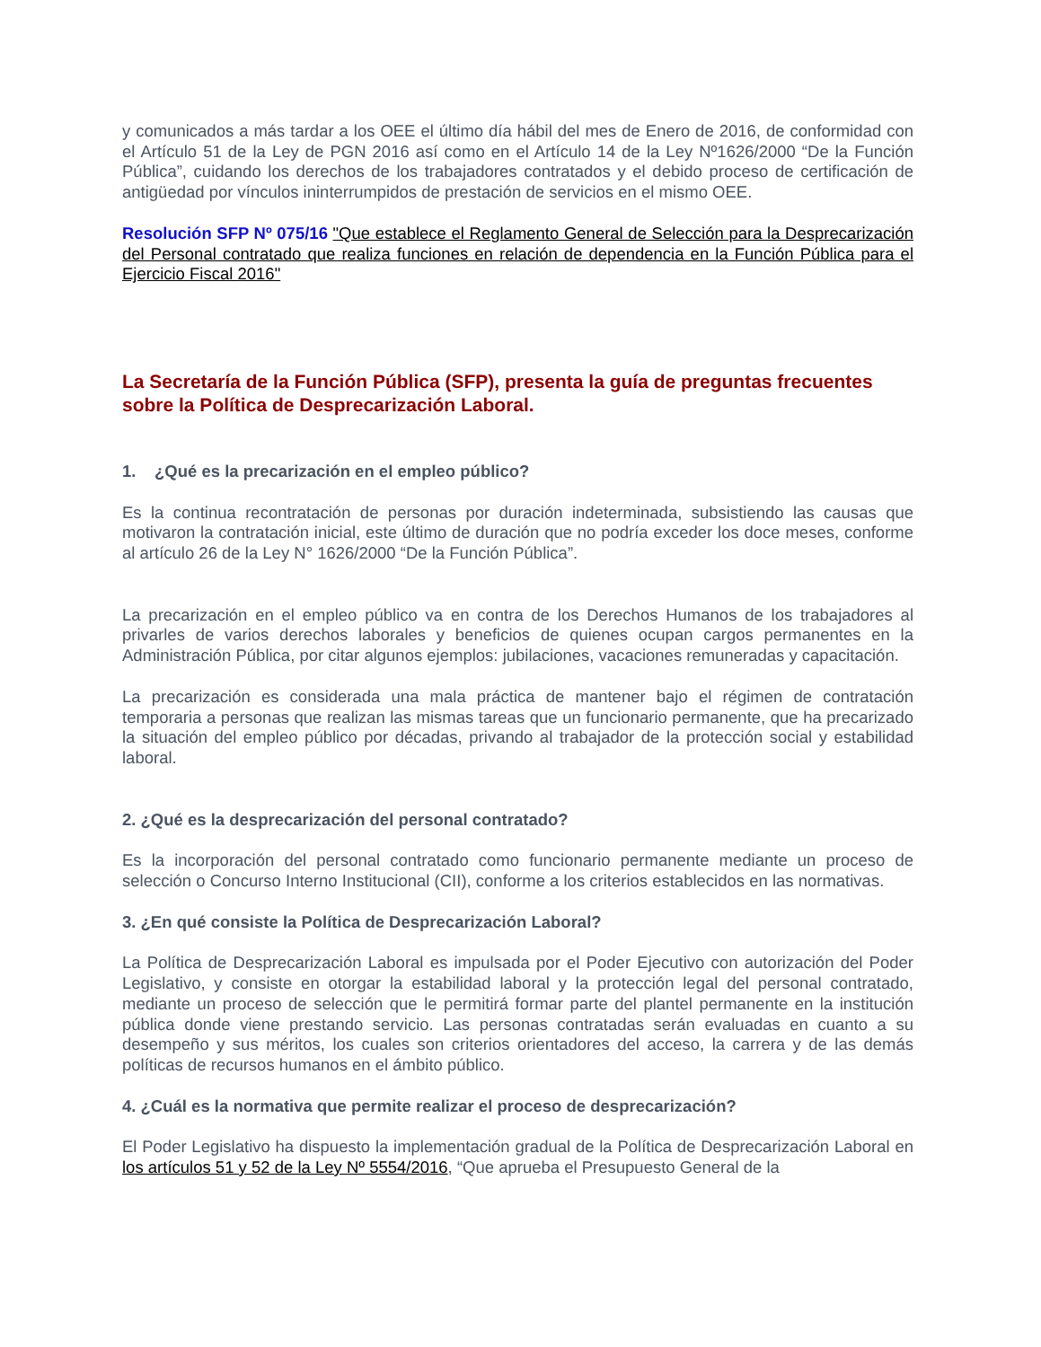y comunicados a más tardar a los OEE el último día hábil del mes de Enero de 2016, de conformidad con el Artículo 51 de la Ley de PGN 2016 así como en el Artículo 14 de la Ley Nº1626/2000 “De la Función Pública”, cuidando los derechos de los trabajadores contratados y el debido proceso de certificación de antigüedad por vínculos ininterrumpidos de prestación de servicios en el mismo OEE.
Resolución SFP Nº 075/16 "Que establece el Reglamento General de Selección para la Desprecarización del Personal contratado que realiza funciones en relación de dependencia en la Función Pública para el Ejercicio Fiscal 2016"
La Secretaría de la Función Pública (SFP), presenta la guía de preguntas frecuentes sobre la Política de Desprecarización Laboral.
1. ¿Qué es la precarización en el empleo público?
Es la continua recontratación de personas por duración indeterminada, subsistiendo las causas que motivaron la contratación inicial, este último de duración que no podría exceder los doce meses, conforme al artículo 26 de la Ley N° 1626/2000 “De la Función Pública”.
La precarización en el empleo público va en contra de los Derechos Humanos de los trabajadores al privarles de varios derechos laborales y beneficios de quienes ocupan cargos permanentes en la Administración Pública, por citar algunos ejemplos: jubilaciones, vacaciones remuneradas y capacitación.
La precarización es considerada una mala práctica de mantener bajo el régimen de contratación temporaria a personas que realizan las mismas tareas que un funcionario permanente, que ha precarizado la situación del empleo público por décadas, privando al trabajador de la protección social y estabilidad laboral.
2. ¿Qué es la desprecarización del personal contratado?
Es la incorporación del personal contratado como funcionario permanente mediante un proceso de selección o Concurso Interno Institucional (CII), conforme a los criterios establecidos en las normativas.
3. ¿En qué consiste la Política de Desprecarización Laboral?
La Política de Desprecarización Laboral es impulsada por el Poder Ejecutivo con autorización del Poder Legislativo, y consiste en otorgar la estabilidad laboral y la protección legal del personal contratado, mediante un proceso de selección que le permitirá formar parte del plantel permanente en la institución pública donde viene prestando servicio. Las personas contratadas serán evaluadas en cuanto a su desempeño y sus méritos, los cuales son criterios orientadores del acceso, la carrera y de las demás políticas de recursos humanos en el ámbito público.
4. ¿Cuál es la normativa que permite realizar el proceso de desprecarización?
El Poder Legislativo ha dispuesto la implementación gradual de la Política de Desprecarización Laboral en los artículos 51 y 52 de la Ley Nº 5554/2016, “Que aprueba el Presupuesto General de la